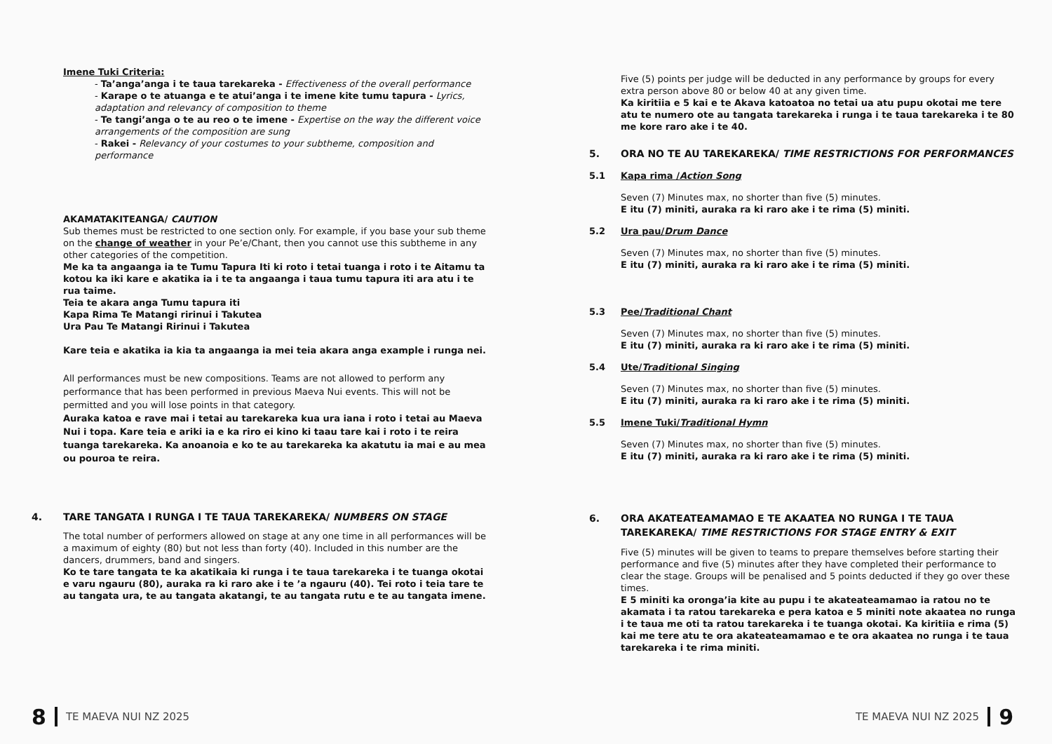Imene Tuki Criteria:
- Ta’anga’anga i te taua tarekareka - Effectiveness of the overall performance
- Karape o te atuanga e te atui’anga i te imene kite tumu tapura - Lyrics, adaptation and relevancy of composition to theme
- Te tangi’anga o te au reo o te imene - Expertise on the way the different voice arrangements of the composition are sung
- Rakei - Relevancy of your costumes to your subtheme, composition and performance
AKAMATAKITEANGA/ CAUTION
Sub themes must be restricted to one section only. For example, if you base your sub theme on the change of weather in your Pe’e/Chant, then you cannot use this subtheme in any other categories of the competition.
Me ka ta angaanga ia te Tumu Tapura Iti ki roto i tetai tuanga i roto i te Aitamu ta kotou ka iki kare e akatika ia i te ta angaanga i taua tumu tapura iti ara atu i te rua taime.
Teia te akara anga Tumu tapura iti
Kapa Rima Te Matangi ririnui i Takutea
Ura Pau Te Matangi Ririnui i Takutea
Kare teia e akatika ia kia ta angaanga ia mei teia akara anga example i runga nei.
All performances must be new compositions. Teams are not allowed to perform any performance that has been performed in previous Maeva Nui events. This will not be permitted and you will lose points in that category.
Auraka katoa e rave mai i tetai au tarekareka kua ura iana i roto i tetai au Maeva Nui i topa. Kare teia e ariki ia e ka riro ei kino ki taau tare kai i roto i te reira tuanga tarekareka. Ka anoanoia e ko te au tarekareka ka akatutu ia mai e au mea ou pouroa te reira.
4. TARE TANGATA I RUNGA I TE TAUA TAREKAREKA/ NUMBERS ON STAGE
The total number of performers allowed on stage at any one time in all performances will be a maximum of eighty (80) but not less than forty (40). Included in this number are the dancers, drummers, band and singers.
Ko te tare tangata te ka akatikaia ki runga i te taua tarekareka i te tuanga okotai e varu ngauru (80), auraka ra ki raro ake i te ’a ngauru (40). Tei roto i teia tare te au tangata ura, te au tangata akatangi, te au tangata rutu e te au tangata imene.
8 TE MAEVA NUI NZ 2025
Five (5) points per judge will be deducted in any performance by groups for every extra person above 80 or below 40 at any given time.
Ka kiritiia e 5 kai e te Akava katoatoa no tetai ua atu pupu okotai me tere atu te numero ote au tangata tarekareka i runga i te taua tarekareka i te 80 me kore raro ake i te 40.
5. ORA NO TE AU TAREKAREKA/ TIME RESTRICTIONS FOR PERFORMANCES
5.1 Kapa rima /Action Song
Seven (7) Minutes max, no shorter than five (5) minutes.
E itu (7) miniti, auraka ra ki raro ake i te rima (5) miniti.
5.2 Ura pau/Drum Dance
Seven (7) Minutes max, no shorter than five (5) minutes.
E itu (7) miniti, auraka ra ki raro ake i te rima (5) miniti.
5.3 Pee/Traditional Chant
Seven (7) Minutes max, no shorter than five (5) minutes.
E itu (7) miniti, auraka ra ki raro ake i te rima (5) miniti.
5.4 Ute/Traditional Singing
Seven (7) Minutes max, no shorter than five (5) minutes.
E itu (7) miniti, auraka ra ki raro ake i te rima (5) miniti.
5.5 Imene Tuki/Traditional Hymn
Seven (7) Minutes max, no shorter than five (5) minutes.
E itu (7) miniti, auraka ra ki raro ake i te rima (5) miniti.
6. ORA AKATEATEAMAMAO E TE AKAATEA NO RUNGA I TE TAUA TAREKAREKA/ TIME RESTRICTIONS FOR STAGE ENTRY & EXIT
Five (5) minutes will be given to teams to prepare themselves before starting their performance and five (5) minutes after they have completed their performance to clear the stage. Groups will be penalised and 5 points deducted if they go over these times.
E 5 miniti ka oronga’ia kite au pupu i te akateateamamao ia ratou no te akamata i ta ratou tarekareka e pera katoa e 5 miniti note akaatea no runga i te taua me oti ta ratou tarekareka i te tuanga okotai. Ka kiritiia e rima (5) kai me tere atu te ora akateateamamao e te ora akaatea no runga i te taua tarekareka i te rima miniti.
TE MAEVA NUI NZ 2025 9